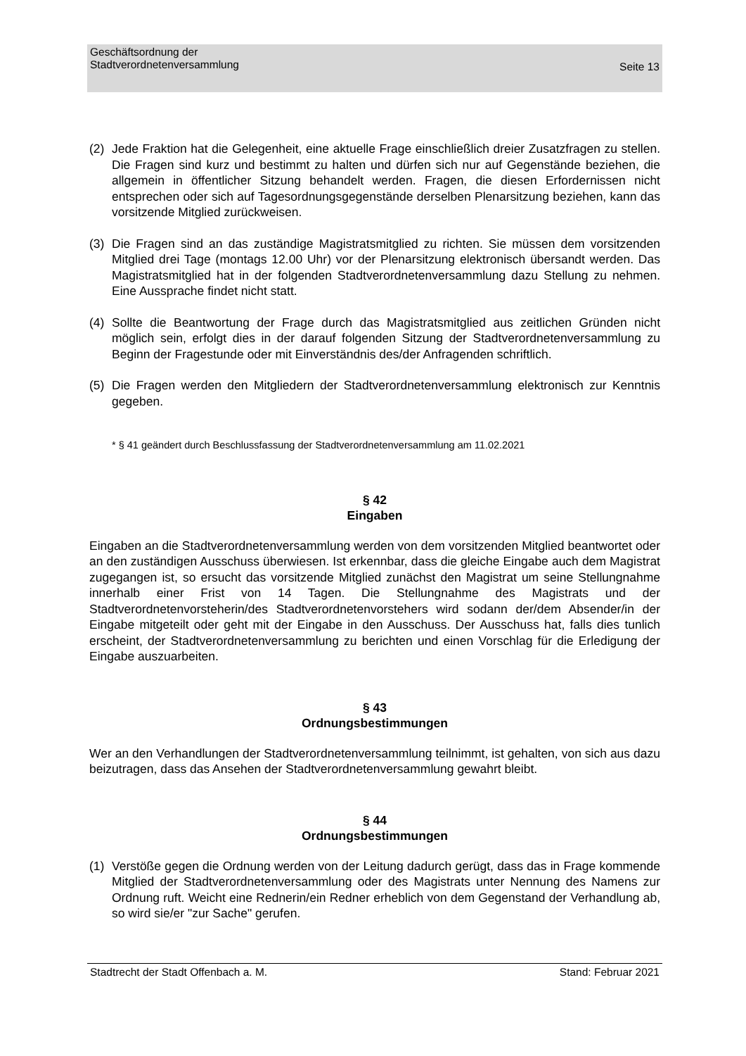Geschäftsordnung der
Stadtverordnetenversammlung
Seite 13
(2) Jede Fraktion hat die Gelegenheit, eine aktuelle Frage einschließlich dreier Zusatzfragen zu stellen. Die Fragen sind kurz und bestimmt zu halten und dürfen sich nur auf Gegenstände beziehen, die allgemein in öffentlicher Sitzung behandelt werden. Fragen, die diesen Erfordernissen nicht entsprechen oder sich auf Tagesordnungsgegenstände derselben Plenarsitzung beziehen, kann das vorsitzende Mitglied zurückweisen.
(3) Die Fragen sind an das zuständige Magistratsmitglied zu richten. Sie müssen dem vorsitzenden Mitglied drei Tage (montags 12.00 Uhr) vor der Plenarsitzung elektronisch übersandt werden. Das Magistratsmitglied hat in der folgenden Stadtverordnetenversammlung dazu Stellung zu nehmen. Eine Aussprache findet nicht statt.
(4) Sollte die Beantwortung der Frage durch das Magistratsmitglied aus zeitlichen Gründen nicht möglich sein, erfolgt dies in der darauf folgenden Sitzung der Stadtverordnetenversammlung zu Beginn der Fragestunde oder mit Einverständnis des/der Anfragenden schriftlich.
(5) Die Fragen werden den Mitgliedern der Stadtverordnetenversammlung elektronisch zur Kenntnis gegeben.
* § 41 geändert durch Beschlussfassung der Stadtverordnetenversammlung am 11.02.2021
§ 42
Eingaben
Eingaben an die Stadtverordnetenversammlung werden von dem vorsitzenden Mitglied beantwortet oder an den zuständigen Ausschuss überwiesen. Ist erkennbar, dass die gleiche Eingabe auch dem Magistrat zugegangen ist, so ersucht das vorsitzende Mitglied zunächst den Magistrat um seine Stellungnahme innerhalb einer Frist von 14 Tagen. Die Stellungnahme des Magistrats und der Stadtverordnetenvorsteherin/des Stadtverordnetenvorstehers wird sodann der/dem Absender/in der Eingabe mitgeteilt oder geht mit der Eingabe in den Ausschuss. Der Ausschuss hat, falls dies tunlich erscheint, der Stadtverordnetenversammlung zu berichten und einen Vorschlag für die Erledigung der Eingabe auszuarbeiten.
§ 43
Ordnungsbestimmungen
Wer an den Verhandlungen der Stadtverordnetenversammlung teilnimmt, ist gehalten, von sich aus dazu beizutragen, dass das Ansehen der Stadtverordnetenversammlung gewahrt bleibt.
§ 44
Ordnungsbestimmungen
(1) Verstöße gegen die Ordnung werden von der Leitung dadurch gerügt, dass das in Frage kommende Mitglied der Stadtverordnetenversammlung oder des Magistrats unter Nennung des Namens zur Ordnung ruft. Weicht eine Rednerin/ein Redner erheblich von dem Gegenstand der Verhandlung ab, so wird sie/er "zur Sache" gerufen.
Stadtrecht der Stadt Offenbach a. M. Stand: Februar 2021